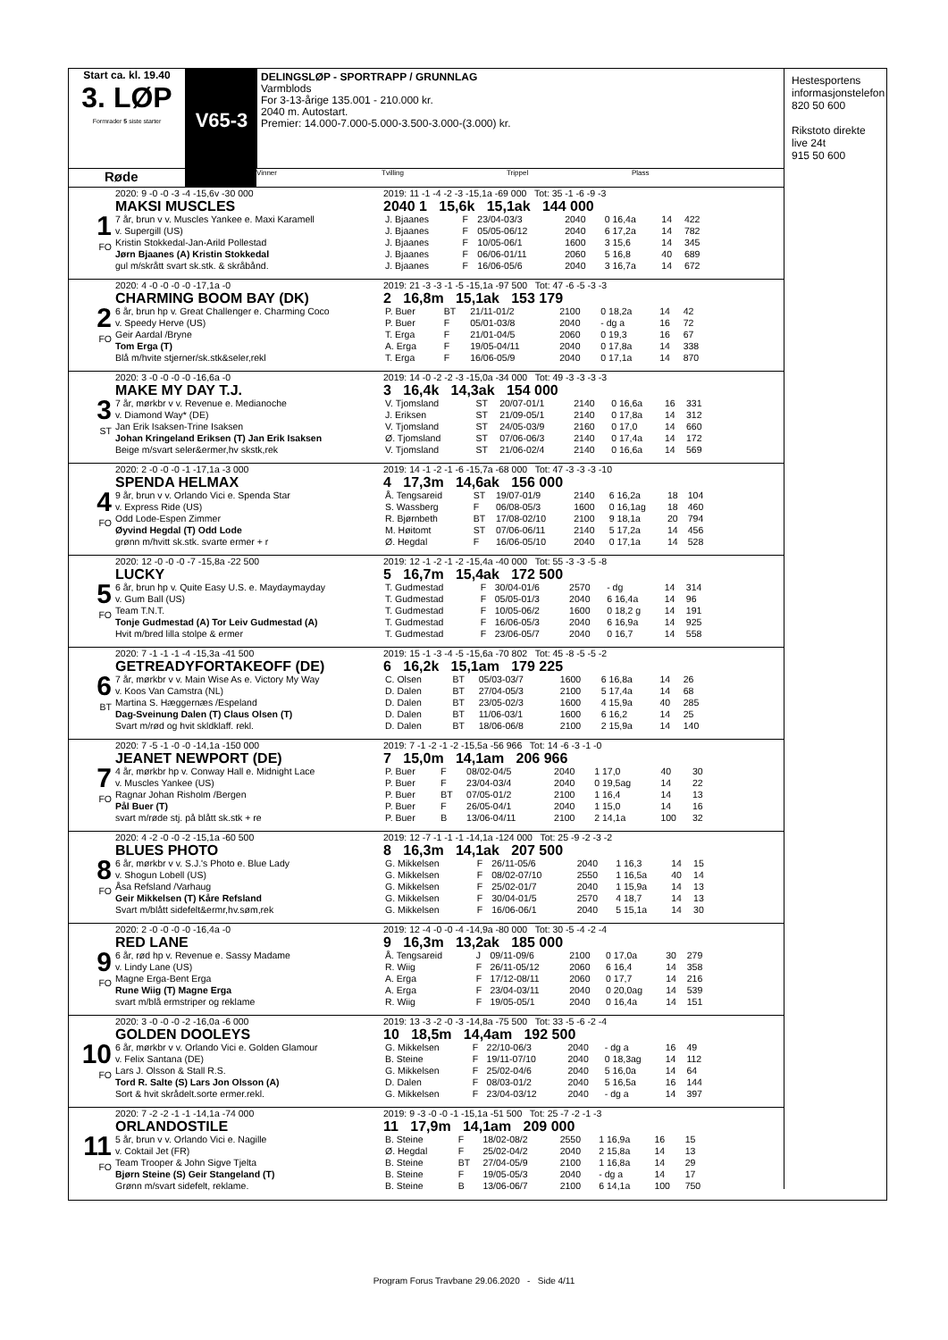Start ca. kl. 19.40
3. LØP
Formrader 5 siste starter
V65-3
DELINGSLØP - SPORTRAPP / GRUNNLAG
Varmblods
For 3-13-årige 135.001 - 210.000 kr.
2040 m. Autostart.
Premier: 14.000-7.000-5.000-3.500-3.000-(3.000) kr.
Røde
Vinner Tvilling Trippel Plass
1
FO
2020: 9 -0 -0 -3 -4 -15,6v -30 000
MAKSI MUSCLES
7 år, brun v v. Muscles Yankee e. Maxi Karamell
v. Supergill (US)
Kristin Stokkedal-Jan-Arild Pollestad
Jørn Bjaanes (A) Kristin Stokkedal
gul m/skrått svart sk.stk. & skråbånd.
2019: 11 -1 -4 -2 -3 -15,1a -69 000 Tot: 35 -1 -6 -9 -3
2040 1 15,6k 15,1ak 144 000
| J. Bjaanes | F | 23/04-03/3 | 2040 | 0 16,4a | 14 | 422 |
| J. Bjaanes | F | 05/05-06/12 | 2040 | 6 17,2a | 14 | 782 |
| J. Bjaanes | F | 10/05-06/1 | 1600 | 3 15,6 | 14 | 345 |
| J. Bjaanes | F | 06/06-01/11 | 2060 | 5 16,8 | 40 | 689 |
| J. Bjaanes | F | 16/06-05/6 | 2040 | 3 16,7a | 14 | 672 |
2
FO
2020: 4 -0 -0 -0 -0 -17,1a -0
CHARMING BOOM BAY (DK)
6 år, brun hp v. Great Challenger e. Charming Coco
v. Speedy Herve (US)
Geir Aardal /Bryne
Tom Erga (T)
Blå m/hvite stjerner/sk.stk&seler,rekl
2019: 21 -3 -3 -1 -5 -15,1a -97 500 Tot: 47 -6 -5 -3 -3
2 16,8m 15,1ak 153 179
| P. Buer | BT | 21/11-01/2 | 2100 | 0 18,2a | 14 | 42 |
| P. Buer | F | 05/01-03/8 | 2040 | - dg a | 16 | 72 |
| T. Erga | F | 21/01-04/5 | 2060 | 0 19,3 | 16 | 67 |
| A. Erga | F | 19/05-04/11 | 2040 | 0 17,8a | 14 | 338 |
| T. Erga | F | 16/06-05/9 | 2040 | 0 17,1a | 14 | 870 |
3
ST
2020: 3 -0 -0 -0 -0 -16,6a -0
MAKE MY DAY T.J.
7 år, mørkbr v v. Revenue e. Medianoche
v. Diamond Way* (DE)
Jan Erik Isaksen-Trine Isaksen
Johan Kringeland Eriksen (T) Jan Erik Isaksen
Beige m/svart seler&ermer,hv skstk,rek
2019: 14 -0 -2 -2 -3 -15,0a -34 000 Tot: 49 -3 -3 -3 -3
3 16,4k 14,3ak 154 000
| V. Tjomsland | ST | 20/07-01/1 | 2140 | 0 16,6a | 16 | 331 |
| J. Eriksen | ST | 21/09-05/1 | 2140 | 0 17,8a | 14 | 312 |
| V. Tjomsland | ST | 24/05-03/9 | 2160 | 0 17,0 | 14 | 660 |
| Ø. Tjomsland | ST | 07/06-06/3 | 2140 | 0 17,4a | 14 | 172 |
| V. Tjomsland | ST | 21/06-02/4 | 2140 | 0 16,6a | 14 | 569 |
4
FO
2020: 2 -0 -0 -0 -1 -17,1a -3 000
SPENDA HELMAX
9 år, brun v v. Orlando Vici e. Spenda Star
v. Express Ride (US)
Odd Lode-Espen Zimmer
Øyvind Hegdal (T) Odd Lode
grønn m/hvitt sk.stk. svarte ermer + r
2019: 14 -1 -2 -1 -6 -15,7a -68 000 Tot: 47 -3 -3 -3 -10
4 17,3m 14,6ak 156 000
| Å. Tengsareid | ST | 19/07-01/9 | 2140 | 6 16,2a | 18 | 104 |
| S. Wassberg | F | 06/08-05/3 | 1600 | 0 16,1ag | 18 | 460 |
| R. Bjørnbeth | BT | 17/08-02/10 | 2100 | 9 18,1a | 20 | 794 |
| M. Høitomt | ST | 07/06-06/11 | 2140 | 5 17,2a | 14 | 456 |
| Ø. Hegdal | F | 16/06-05/10 | 2040 | 0 17,1a | 14 | 528 |
5
FO
2020: 12 -0 -0 -0 -7 -15,8a -22 500
LUCKY
6 år, brun hp v. Quite Easy U.S. e. Maydaymayday
v. Gum Ball (US)
Team T.N.T.
Tonje Gudmestad (A) Tor Leiv Gudmestad (A)
Hvit m/bred lilla stolpe & ermer
2019: 12 -1 -2 -1 -2 -15,4a -40 000 Tot: 55 -3 -3 -5 -8
5 16,7m 15,4ak 172 500
| T. Gudmestad | F | 30/04-01/6 | 2570 | - dg | 14 | 314 |
| T. Gudmestad | F | 05/05-01/3 | 2040 | 6 16,4a | 14 | 96 |
| T. Gudmestad | F | 10/05-06/2 | 1600 | 0 18,2 g | 14 | 191 |
| T. Gudmestad | F | 16/06-05/3 | 2040 | 6 16,9a | 14 | 925 |
| T. Gudmestad | F | 23/06-05/7 | 2040 | 0 16,7 | 14 | 558 |
6
BT
2020: 7 -1 -1 -1 -4 -15,3a -41 500
GETREADYFORTAKEOFF (DE)
7 år, mørkbr v v. Main Wise As e. Victory My Way
v. Koos Van Camstra (NL)
Martina S. Hæggernæs /Espeland
Dag-Sveinung Dalen (T) Claus Olsen (T)
Svart m/rød og hvit skldklaff. rekl.
2019: 15 -1 -3 -4 -5 -15,6a -70 802 Tot: 45 -8 -5 -5 -2
6 16,2k 15,1am 179 225
| C. Olsen | BT | 05/03-03/7 | 1600 | 6 16,8a | 14 | 26 |
| D. Dalen | BT | 27/04-05/3 | 2100 | 5 17,4a | 14 | 68 |
| D. Dalen | BT | 23/05-02/3 | 1600 | 4 15,9a | 40 | 285 |
| D. Dalen | BT | 11/06-03/1 | 1600 | 6 16,2 | 14 | 25 |
| D. Dalen | BT | 18/06-06/8 | 2100 | 2 15,9a | 14 | 140 |
7
FO
2020: 7 -5 -1 -0 -0 -14,1a -150 000
JEANET NEWPORT (DE)
4 år, mørkbr hp v. Conway Hall e. Midnight Lace
v. Muscles Yankee (US)
Ragnar Johan Risholm /Bergen
Pål Buer (T)
svart m/røde stj. på blått sk.stk + re
2019: 7 -1 -2 -1 -2 -15,5a -56 966 Tot: 14 -6 -3 -1 -0
7 15,0m 14,1am 206 966
| P. Buer | F | 08/02-04/5 | 2040 | 1 17,0 | 40 | 30 |
| P. Buer | F | 23/04-03/4 | 2040 | 0 19,5ag | 14 | 22 |
| P. Buer | BT | 07/05-01/2 | 2100 | 1 16,4 | 14 | 13 |
| P. Buer | F | 26/05-04/1 | 2040 | 1 15,0 | 14 | 16 |
| P. Buer | B | 13/06-04/11 | 2100 | 2 14,1a | 100 | 32 |
8
FO
2020: 4 -2 -0 -0 -2 -15,1a -60 500
BLUES PHOTO
6 år, mørkbr v v. S.J.'s Photo e. Blue Lady
v. Shogun Lobell (US)
Åsa Refsland /Varhaug
Geir Mikkelsen (T) Kåre Refsland
Svart m/blått sidefelt&ermr,hv.søm,rek
2019: 12 -7 -1 -1 -1 -14,1a -124 000 Tot: 25 -9 -2 -3 -2
8 16,3m 14,1ak 207 500
| G. Mikkelsen | F | 26/11-05/6 | 2040 | 1 16,3 | 14 | 15 |
| G. Mikkelsen | F | 08/02-07/10 | 2550 | 1 16,5a | 40 | 14 |
| G. Mikkelsen | F | 25/02-01/7 | 2040 | 1 15,9a | 14 | 13 |
| G. Mikkelsen | F | 30/04-01/5 | 2570 | 4 18,7 | 14 | 13 |
| G. Mikkelsen | F | 16/06-06/1 | 2040 | 5 15,1a | 14 | 30 |
9
FO
2020: 2 -0 -0 -0 -0 -16,4a -0
RED LANE
6 år, rød hp v. Revenue e. Sassy Madame
v. Lindy Lane (US)
Magne Erga-Bent Erga
Rune Wiig (T) Magne Erga
svart m/blå ermstriper og reklame
2019: 12 -4 -0 -0 -4 -14,9a -80 000 Tot: 30 -5 -4 -2 -4
9 16,3m 13,2ak 185 000
| Å. Tengsareid | J | 09/11-09/6 | 2100 | 0 17,0a | 30 | 279 |
| R. Wiig | F | 26/11-05/12 | 2060 | 6 16,4 | 14 | 358 |
| A. Erga | F | 17/12-08/11 | 2060 | 0 17,7 | 14 | 216 |
| A. Erga | F | 23/04-03/11 | 2040 | 0 20,0ag | 14 | 539 |
| R. Wiig | F | 19/05-05/1 | 2040 | 0 16,4a | 14 | 151 |
10
FO
2020: 3 -0 -0 -0 -2 -16,0a -6 000
GOLDEN DOOLEYS
6 år, mørkbr v v. Orlando Vici e. Golden Glamour
v. Felix Santana (DE)
Lars J. Olsson & Stall R.S.
Tord R. Salte (S) Lars Jon Olsson (A)
Sort & hvit skrådelt.sorte ermer.rekl.
2019: 13 -3 -2 -0 -3 -14,8a -75 500 Tot: 33 -5 -6 -2 -4
10 18,5m 14,4am 192 500
| G. Mikkelsen | F | 22/10-06/3 | 2040 | - dg a | 16 | 49 |
| B. Steine | F | 19/11-07/10 | 2040 | 0 18,3ag | 14 | 112 |
| G. Mikkelsen | F | 25/02-04/6 | 2040 | 5 16,0a | 14 | 64 |
| D. Dalen | F | 08/03-01/2 | 2040 | 5 16,5a | 16 | 144 |
| G. Mikkelsen | F | 23/04-03/12 | 2040 | - dg a | 14 | 397 |
11
FO
2020: 7 -2 -2 -1 -1 -14,1a -74 000
ORLANDOSTILE
5 år, brun v v. Orlando Vici e. Nagille
v. Coktail Jet (FR)
Team Trooper & John Sigve Tjelta
Bjørn Steine (S) Geir Stangeland (T)
Grønn m/svart sidefelt, reklame.
2019: 9 -3 -0 -0 -1 -15,1a -51 500 Tot: 25 -7 -2 -1 -3
11 17,9m 14,1am 209 000
| B. Steine | F | 18/02-08/2 | 2550 | 1 16,9a | 16 | 15 |
| Ø. Hegdal | F | 25/02-04/2 | 2040 | 2 15,8a | 14 | 13 |
| B. Steine | BT | 27/04-05/9 | 2100 | 1 16,8a | 14 | 29 |
| B. Steine | F | 19/05-05/3 | 2040 | - dg a | 14 | 17 |
| B. Steine | B | 13/06-06/7 | 2100 | 6 14,1a | 100 | 750 |
Hestesportens informasjonstelefon
820 50 600
Rikstoto direkte live 24t
915 50 600
Program Forus Travbane 29.06.2020 - Side 4/11